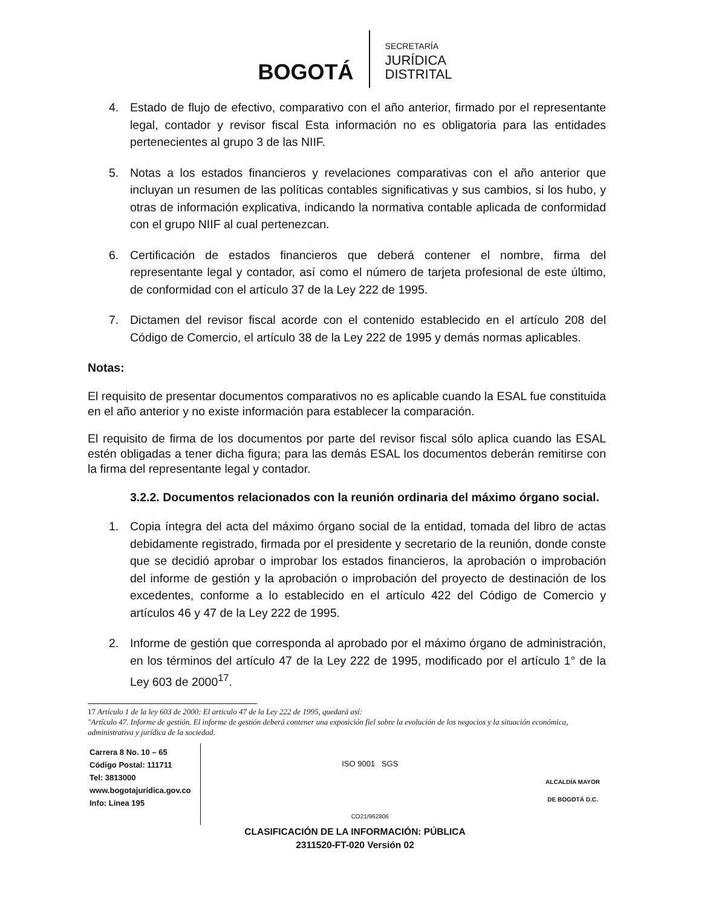BOGOTÁ
SECRETARÍA
JURÍDICA
DISTRITAL
4. Estado de flujo de efectivo, comparativo con el año anterior, firmado por el representante legal, contador y revisor fiscal Esta información no es obligatoria para las entidades pertenecientes al grupo 3 de las NIIF.
5. Notas a los estados financieros y revelaciones comparativas con el año anterior que incluyan un resumen de las políticas contables significativas y sus cambios, si los hubo, y otras de información explicativa, indicando la normativa contable aplicada de conformidad con el grupo NIIF al cual pertenezcan.
6. Certificación de estados financieros que deberá contener el nombre, firma del representante legal y contador, así como el número de tarjeta profesional de este último, de conformidad con el artículo 37 de la Ley 222 de 1995.
7. Dictamen del revisor fiscal acorde con el contenido establecido en el artículo 208 del Código de Comercio, el artículo 38 de la Ley 222 de 1995 y demás normas aplicables.
Notas:
El requisito de presentar documentos comparativos no es aplicable cuando la ESAL fue constituida en el año anterior y no existe información para establecer la comparación.
El requisito de firma de los documentos por parte del revisor fiscal sólo aplica cuando las ESAL estén obligadas a tener dicha figura; para las demás ESAL los documentos deberán remitirse con la firma del representante legal y contador.
3.2.2. Documentos relacionados con la reunión ordinaria del máximo órgano social.
1. Copia íntegra del acta del máximo órgano social de la entidad, tomada del libro de actas debidamente registrado, firmada por el presidente y secretario de la reunión, donde conste que se decidió aprobar o improbar los estados financieros, la aprobación o improbación del informe de gestión y la aprobación o improbación del proyecto de destinación de los excedentes, conforme a lo establecido en el artículo 422 del Código de Comercio y artículos 46 y 47 de la Ley 222 de 1995.
2. Informe de gestión que corresponda al aprobado por el máximo órgano de administración, en los términos del artículo 47 de la Ley 222 de 1995, modificado por el artículo 1° de la Ley 603 de 2000<sup>17</sup>.
17 Artículo 1 de la ley 603 de 2000: El articulo 47 de la Ley 222 de 1995, quedará así:
"Artículo 47. Informe de gestión. El informe de gestión deberá contener una exposición fiel sobre la evolución de los negocios y la situación económica, administrativa y jurídica de la sociedad.
Carrera 8 No. 10 – 65
Código Postal: 111711
Tel: 3813000
www.bogotajuridica.gov.co
Info: Línea 195
ISO 9001 SGS
CO21/962806
ALCALDÍA MAYOR
DE BOGOTÁ D.C.
CLASIFICACIÓN DE LA INFORMACIÓN: PÚBLICA
2311520-FT-020 Versión 02